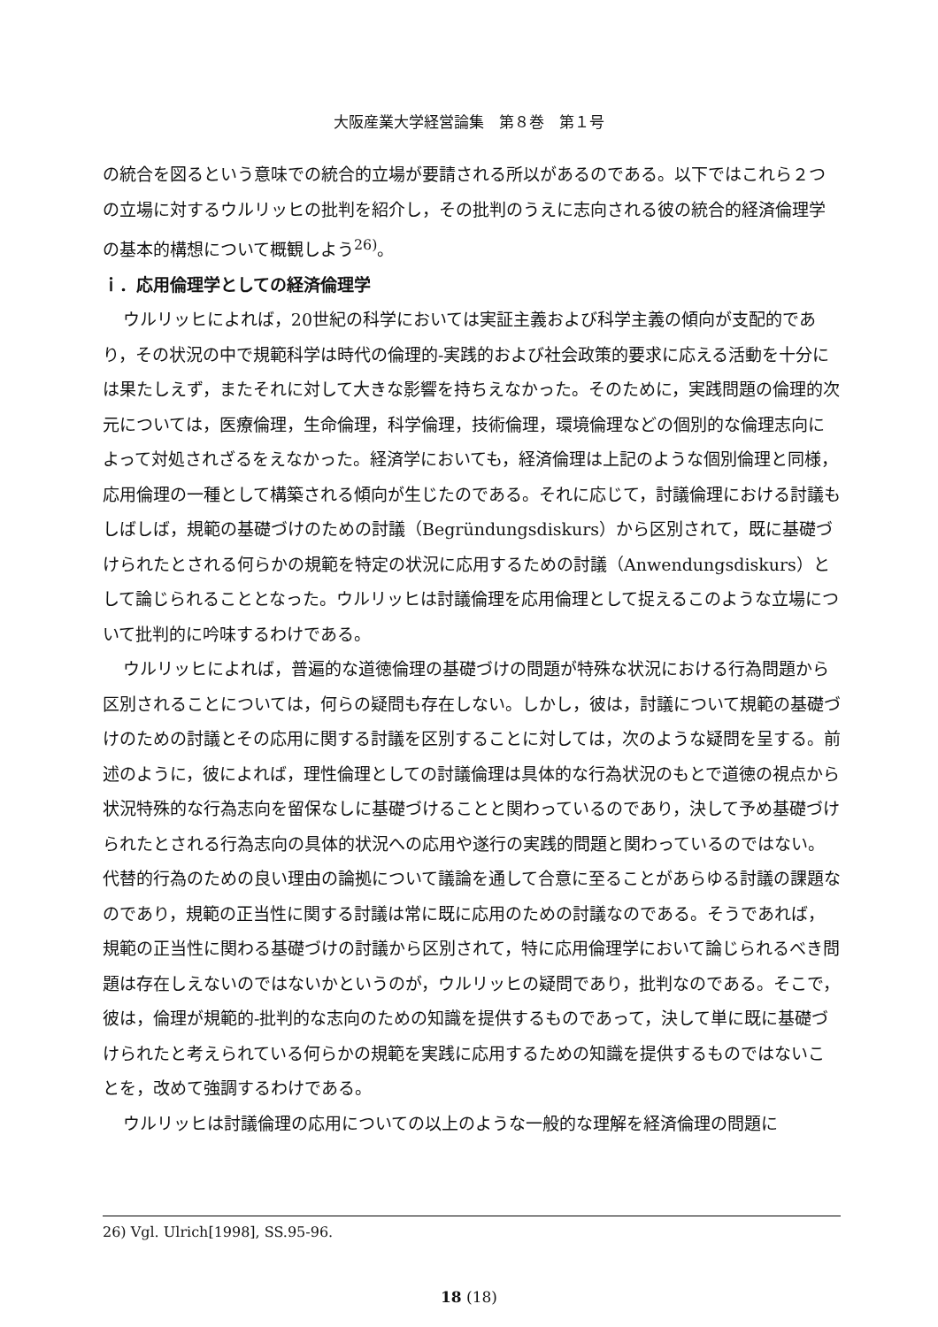大阪産業大学経営論集　第８巻　第１号
の統合を図るという意味での統合的立場が要請される所以があるのである。以下ではこれら２つの立場に対するウルリッヒの批判を紹介し，その批判のうえに志向される彼の統合的経済倫理学の基本的構想について概観しよう<sup>26)</sup>。
ｉ．応用倫理学としての経済倫理学
ウルリッヒによれば，20世紀の科学においては実証主義および科学主義の傾向が支配的であり，その状況の中で規範科学は時代の倫理的-実践的および社会政策的要求に応える活動を十分には果たしえず，またそれに対して大きな影響を持ちえなかった。そのために，実践問題の倫理的次元については，医療倫理，生命倫理，科学倫理，技術倫理，環境倫理などの個別的な倫理志向によって対処されざるをえなかった。経済学においても，経済倫理は上記のような個別倫理と同様，応用倫理の一種として構築される傾向が生じたのである。それに応じて，討議倫理における討議もしばしば，規範の基礎づけのための討議（Begründungsdiskurs）から区別されて，既に基礎づけられたとされる何らかの規範を特定の状況に応用するための討議（Anwendungsdiskurs）として論じられることとなった。ウルリッヒは討議倫理を応用倫理として捉えるこのような立場について批判的に吟味するわけである。
ウルリッヒによれば，普遍的な道徳倫理の基礎づけの問題が特殊な状況における行為問題から区別されることについては，何らの疑問も存在しない。しかし，彼は，討議について規範の基礎づけのための討議とその応用に関する討議を区別することに対しては，次のような疑問を呈する。前述のように，彼によれば，理性倫理としての討議倫理は具体的な行為状況のもとで道徳の視点から状況特殊的な行為志向を留保なしに基礎づけることと関わっているのであり，決して予め基礎づけられたとされる行為志向の具体的状況への応用や遂行の実践的問題と関わっているのではない。代替的行為のための良い理由の論拠について議論を通して合意に至ることがあらゆる討議の課題なのであり，規範の正当性に関する討議は常に既に応用のための討議なのである。そうであれば，規範の正当性に関わる基礎づけの討議から区別されて，特に応用倫理学において論じられるべき問題は存在しえないのではないかというのが，ウルリッヒの疑問であり，批判なのである。そこで，彼は，倫理が規範的-批判的な志向のための知識を提供するものであって，決して単に既に基礎づけられたと考えられている何らかの規範を実践に応用するための知識を提供するものではないことを，改めて強調するわけである。
ウルリッヒは討議倫理の応用についての以上のような一般的な理解を経済倫理の問題に
26) Vgl. Ulrich[1998], SS.95-96.
18 (18)